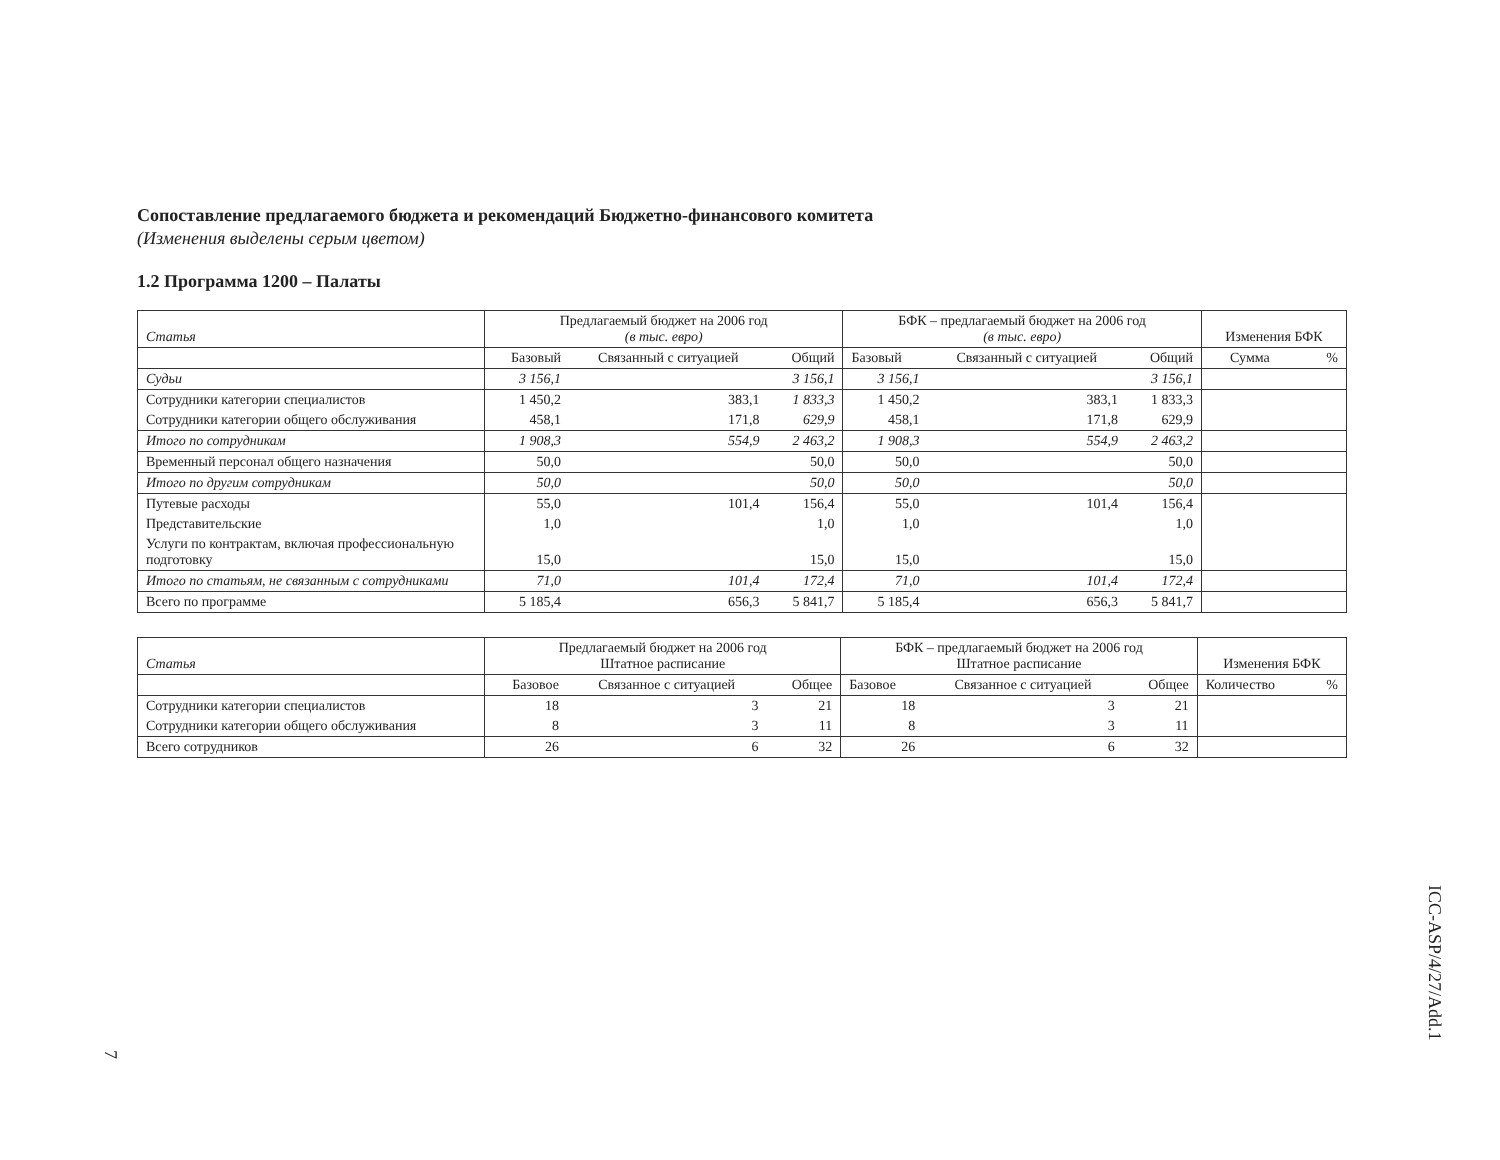Сопоставление предлагаемого бюджета и рекомендаций Бюджетно-финансового комитета
(Изменения выделены серым цветом)
1.2 Программа 1200 – Палаты
| Статья | Предлагаемый бюджет на 2006 год (в тыс. евро) | | | БФК – предлагаемый бюджет на 2006 год (в тыс. евро) | | | Изменения БФК | |
| --- | --- | --- | --- | --- | --- | --- | --- | --- |
| | Базовый | Связанный с ситуацией | Общий | Базовый | Связанный с ситуацией | Общий | Сумма | % |
| Судьи | 3 156,1 | | 3 156,1 | 3 156,1 | | 3 156,1 | | |
| Сотрудники категории специалистов | 1 450,2 | 383,1 | 1 833,3 | 1 450,2 | 383,1 | 1 833,3 | | |
| Сотрудники категории общего обслуживания | 458,1 | 171,8 | 629,9 | 458,1 | 171,8 | 629,9 | | |
| Итого по сотрудникам | 1 908,3 | 554,9 | 2 463,2 | 1 908,3 | 554,9 | 2 463,2 | | |
| Временный персонал общего назначения | 50,0 | | 50,0 | 50,0 | | 50,0 | | |
| Итого по другим сотрудникам | 50,0 | | 50,0 | 50,0 | | 50,0 | | |
| Путевые расходы | 55,0 | 101,4 | 156,4 | 55,0 | 101,4 | 156,4 | | |
| Представительские | 1,0 | | 1,0 | 1,0 | | 1,0 | | |
| Услуги по контрактам, включая профессиональную подготовку | 15,0 | | 15,0 | 15,0 | | 15,0 | | |
| Итого по статьям, не связанным с сотрудниками | 71,0 | 101,4 | 172,4 | 71,0 | 101,4 | 172,4 | | |
| Всего по программе | 5 185,4 | 656,3 | 5 841,7 | 5 185,4 | 656,3 | 5 841,7 | | |
| Статья | Предлагаемый бюджет на 2006 год Штатное расписание | | | БФК – предлагаемый бюджет на 2006 год Штатное расписание | | | Изменения БФК | |
| --- | --- | --- | --- | --- | --- | --- | --- | --- |
| | Базовое | Связанное с ситуацией | Общее | Базовое | Связанное с ситуацией | Общее | Количество | % |
| Сотрудники категории специалистов | 18 | 3 | 21 | 18 | 3 | 21 | | |
| Сотрудники категории общего обслуживания | 8 | 3 | 11 | 8 | 3 | 11 | | |
| Всего сотрудников | 26 | 6 | 32 | 26 | 6 | 32 | | |
ICC-ASP/4/27/Add.1
7